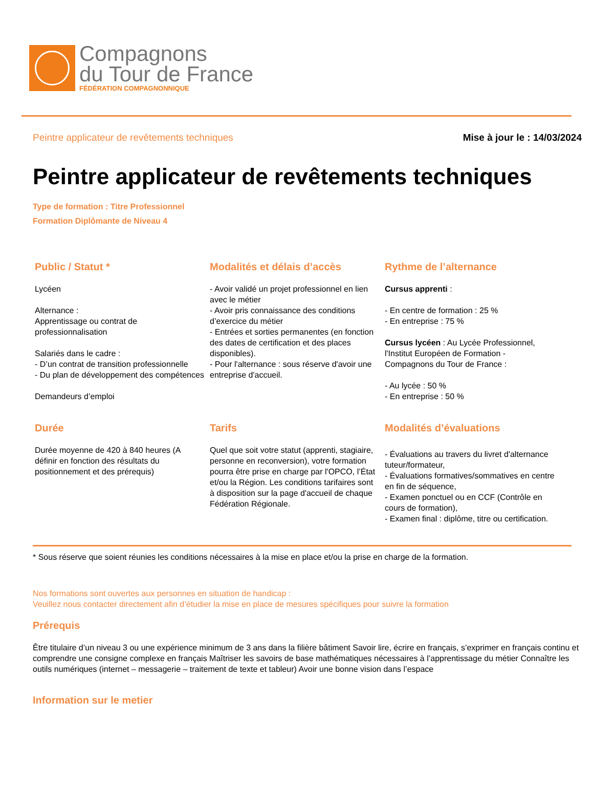Compagnons
du Tour de France
FÉDÉRATION COMPAGNONNIQUE
Peintre applicateur de revêtements techniques Mise à jour le : 14/03/2024
Peintre applicateur de revêtements techniques
Type de formation : Titre Professionnel
Formation Diplômante de Niveau 4
Public / Statut *
Lycéen
Alternance :
Apprentissage ou contrat de professionnalisation
Salariés dans le cadre :
- D’un contrat de transition professionnelle
- Du plan de développement des compétences
Demandeurs d’emploi
Modalités et délais d’accès
- Avoir validé un projet professionnel en lien avec le métier
- Avoir pris connaissance des conditions d’exercice du métier
- Entrées et sorties permanentes (en fonction des dates de certification et des places disponibles).
- Pour l'alternance : sous réserve d'avoir une entreprise d'accueil.
Rythme de l’alternance
Cursus apprenti :
- En centre de formation : 25 %
- En entreprise : 75 %
Cursus lycéen : Au Lycée Professionnel, l'Institut Européen de Formation - Compagnons du Tour de France :
- Au lycée : 50 %
- En entreprise : 50 %
Durée
Durée moyenne de 420 à 840 heures (A définir en fonction des résultats du positionnement et des prérequis)
Tarifs
Quel que soit votre statut (apprenti, stagiaire, personne en reconversion), votre formation pourra être prise en charge par l'OPCO, l’État et/ou la Région. Les conditions tarifaires sont à disposition sur la page d'accueil de chaque Fédération Régionale.
Modalités d’évaluations
- Évaluations au travers du livret d'alternance tuteur/formateur,
- Évaluations formatives/sommatives en centre en fin de séquence,
- Examen ponctuel ou en CCF (Contrôle en cours de formation),
- Examen final : diplôme, titre ou certification.
* Sous réserve que soient réunies les conditions nécessaires à la mise en place et/ou la prise en charge de la formation.
Nos formations sont ouvertes aux personnes en situation de handicap :
Veuillez nous contacter directement afin d’étudier la mise en place de mesures spécifiques pour suivre la formation
Prérequis
Être titulaire d’un niveau 3 ou une expérience minimum de 3 ans dans la filière bâtiment Savoir lire, écrire en français, s’exprimer en français continu et comprendre une consigne complexe en français Maîtriser les savoirs de base mathématiques nécessaires à l’apprentissage du métier Connaître les outils numériques (internet – messagerie – traitement de texte et tableur) Avoir une bonne vision dans l’espace
Information sur le metier